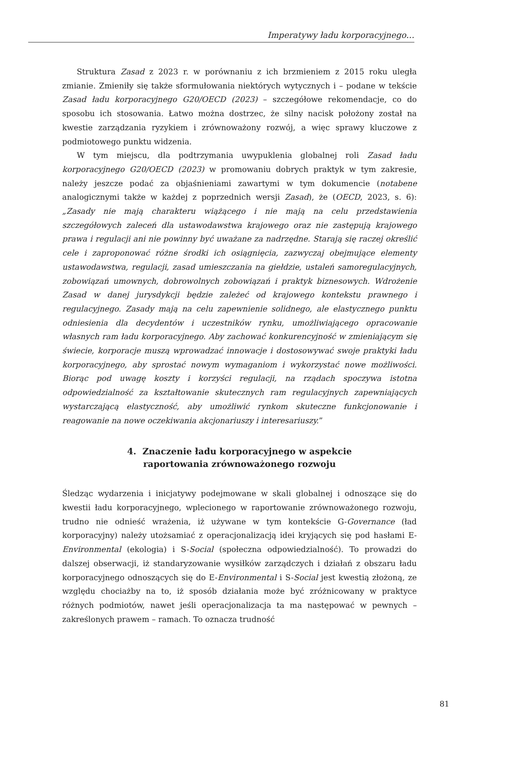Imperatywy ładu korporacyjnego…
Struktura Zasad z 2023 r. w porównaniu z ich brzmieniem z 2015 roku uległa zmianie. Zmieniły się także sformułowania niektórych wytycznych i – podane w tekście Zasad ładu korporacyjnego G20/OECD (2023) – szczegółowe rekomendacje, co do sposobu ich stosowania. Łatwo można dostrzec, że silny nacisk położony został na kwestie zarządzania ryzykiem i zrównoważony rozwój, a więc sprawy kluczowe z podmiotowego punktu widzenia.
W tym miejscu, dla podtrzymania uwypuklenia globalnej roli Zasad ładu korporacyjnego G20/OECD (2023) w promowaniu dobrych praktyk w tym zakresie, należy jeszcze podać za objaśnieniami zawartymi w tym dokumencie (notabene analogicznymi także w każdej z poprzednich wersji Zasad), że (OECD, 2023, s. 6): „Zasady nie mają charakteru wiążącego i nie mają na celu przedstawienia szczegółowych zaleceń dla ustawodawstwa krajowego oraz nie zastępują krajowego prawa i regulacji ani nie powinny być uważane za nadrzędne. Starają się raczej określić cele i zaproponować różne środki ich osiągnięcia, zazwyczaj obejmujące elementy ustawodawstwa, regulacji, zasad umieszczania na giełdzie, ustaleń samoregulacyjnych, zobowiązań umownych, dobrowolnych zobowiązań i praktyk biznesowych. Wdrożenie Zasad w danej jurysdykcji będzie zależeć od krajowego kontekstu prawnego i regulacyjnego. Zasady mają na celu zapewnienie solidnego, ale elastycznego punktu odniesienia dla decydentów i uczestników rynku, umożliwiającego opracowanie własnych ram ładu korporacyjnego. Aby zachować konkurencyjność w zmieniającym się świecie, korporacje muszą wprowadzać innowacje i dostosowywać swoje praktyki ładu korporacyjnego, aby sprostać nowym wymaganiom i wykorzystać nowe możliwości. Biorąc pod uwagę koszty i korzyści regulacji, na rządach spoczywa istotna odpowiedzialność za kształtowanie skutecznych ram regulacyjnych zapewniających wystarczającą elastyczność, aby umożliwić rynkom skuteczne funkcjonowanie i reagowanie na nowe oczekiwania akcjonariuszy i interesariuszy.”
4. Znaczenie ładu korporacyjnego w aspekcie
raportowania zrównoważonego rozwoju
Śledząc wydarzenia i inicjatywy podejmowane w skali globalnej i odnoszące się do kwestii ładu korporacyjnego, wplecionego w raportowanie zrównoważonego rozwoju, trudno nie odnieść wrażenia, iż używane w tym kontekście G-Governance (ład korporacyjny) należy utożsamiać z operacjonalizacją idei kryjących się pod hasłami E-Environmental (ekologia) i S-Social (społeczna odpowiedzialność). To prowadzi do dalszej obserwacji, iż standaryzowanie wysiłków zarządczych i działań z obszaru ładu korporacyjnego odnoszących się do E-Environmental i S-Social jest kwestią złożoną, ze względu chociażby na to, iż sposób działania może być zróżnicowany w praktyce różnych podmiotów, nawet jeśli operacjonalizacja ta ma następować w pewnych – zakreślonych prawem – ramach. To oznacza trudność
81